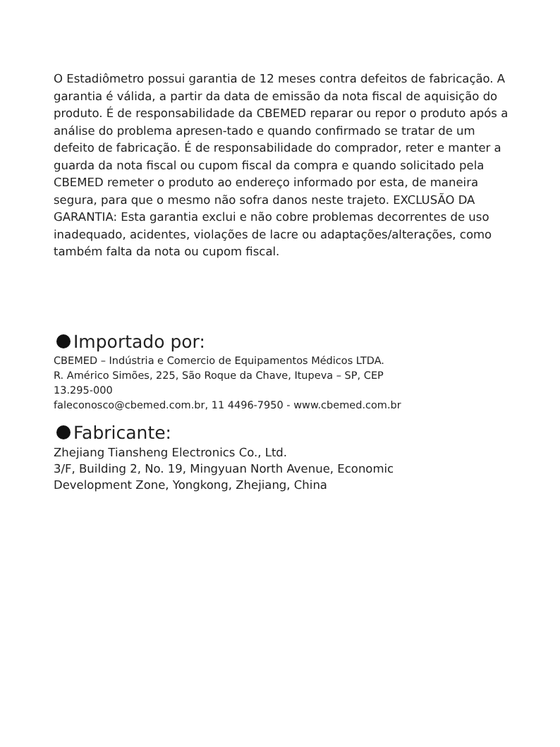O Estadiômetro possui garantia de 12 meses contra defeitos de fabricação. A garantia é válida, a partir da data de emissão da nota fiscal de aquisição do produto. É de responsabilidade da CBEMED reparar ou repor o produto após a análise do problema apresen-tado e quando confirmado se tratar de um defeito de fabricação. É de responsabilidade do comprador, reter e manter a guarda da nota fiscal ou cupom fiscal da compra e quando solicitado pela CBEMED remeter o produto ao endereço informado por esta, de maneira segura, para que o mesmo não sofra danos neste trajeto. EXCLUSÃO DA GARANTIA: Esta garantia exclui e não cobre problemas decorrentes de uso inadequado, acidentes, violações de lacre ou adaptações/alterações, como também falta da nota ou cupom fiscal.
Importado por:
CBEMED – Indústria e Comercio de Equipamentos Médicos LTDA.
R. Américo Simões, 225, São Roque da Chave, Itupeva – SP, CEP
13.295-000
faleconosco@cbemed.com.br, 11 4496-7950 - www.cbemed.com.br
Fabricante:
Zhejiang Tiansheng Electronics Co., Ltd.
3/F, Building 2, No. 19, Mingyuan North Avenue, Economic
Development Zone, Yongkong, Zhejiang, China